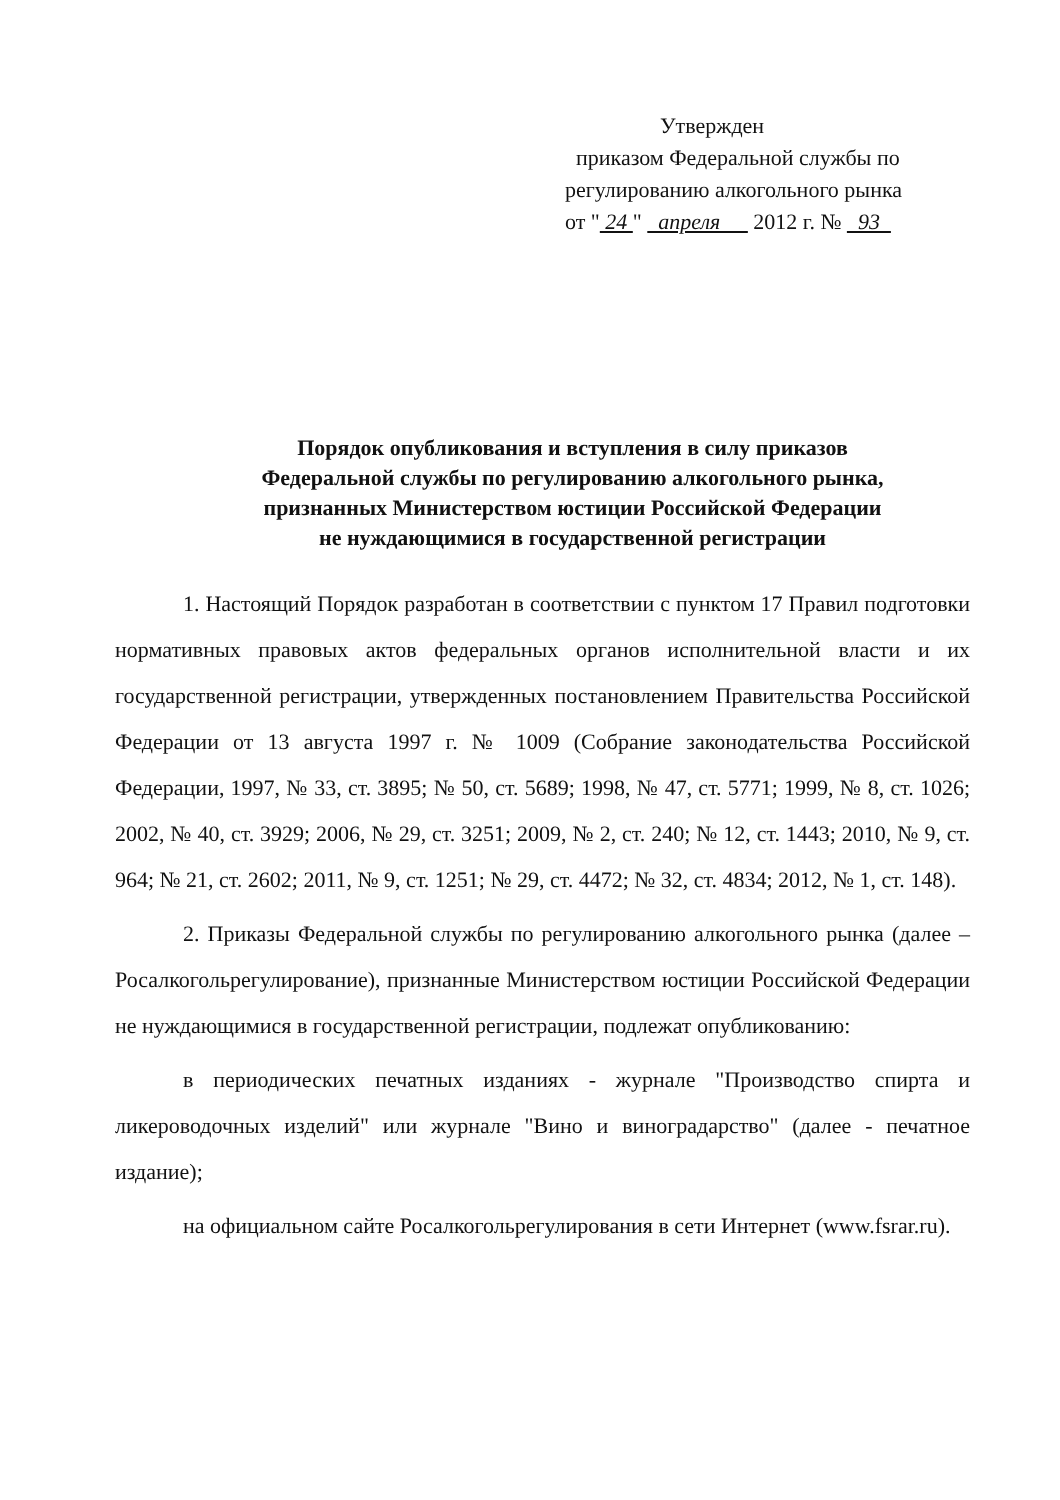Утвержден
приказом Федеральной службы по
регулированию алкогольного рынка
от " 24 " апреля 2012 г. № 93
Порядок опубликования и вступления в силу приказов
Федеральной службы по регулированию алкогольного рынка,
признанных Министерством юстиции Российской Федерации
не нуждающимися в государственной регистрации
1. Настоящий Порядок разработан в соответствии с пунктом 17 Правил подготовки нормативных правовых актов федеральных органов исполнительной власти и их государственной регистрации, утвержденных постановлением Правительства Российской Федерации от 13 августа 1997 г. № 1009 (Собрание законодательства Российской Федерации, 1997, № 33, ст. 3895; № 50, ст. 5689; 1998, № 47, ст. 5771; 1999, № 8, ст. 1026; 2002, № 40, ст. 3929; 2006, № 29, ст. 3251; 2009, № 2, ст. 240; № 12, ст. 1443; 2010, № 9, ст. 964; № 21, ст. 2602; 2011, № 9, ст. 1251; № 29, ст. 4472; № 32, ст. 4834; 2012, № 1, ст. 148).
2. Приказы Федеральной службы по регулированию алкогольного рынка (далее – Росалкогольрегулирование), признанные Министерством юстиции Российской Федерации не нуждающимися в государственной регистрации, подлежат опубликованию:
в периодических печатных изданиях - журнале "Производство спирта и ликероводочных изделий" или журнале "Вино и виноградарство" (далее - печатное издание);
на официальном сайте Росалкогольрегулирования в сети Интернет (www.fsrar.ru).